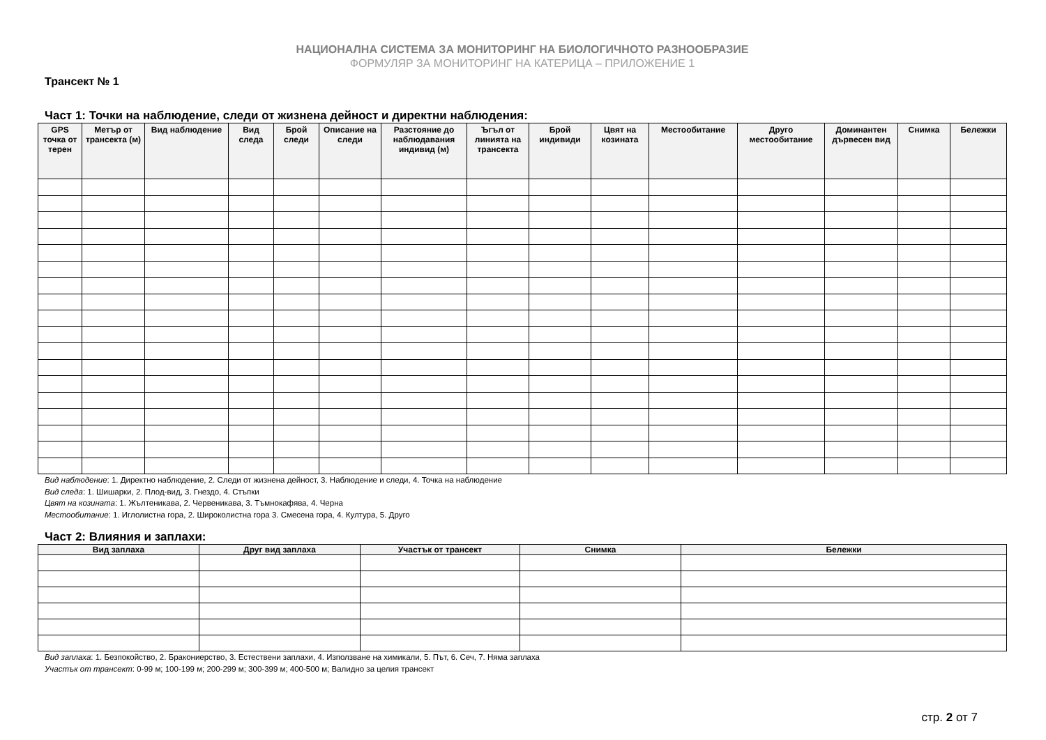НАЦИОНАЛНА СИСТЕМА ЗА МОНИТОРИНГ НА БИОЛОГИЧНОТО РАЗНООБРАЗИЕ
ФОРМУЛЯР ЗА МОНИТОРИНГ НА КАТЕРИЦА – ПРИЛОЖЕНИЕ 1
Трансект № 1
Част 1: Точки на наблюдение, следи от жизнена дейност и директни наблюдения:
| GPS точка от терен | Метър от трансекта (м) | Вид наблюдение | Вид следа | Брой следи | Описание на следи | Разстояние до наблюдавания индивид (м) | Ъгъл от линията на трансекта | Брой индивиди | Цвят на козината | Местообитание | Друго местообитание | Доминантен дървесен вид | Снимка | Бележки |
| --- | --- | --- | --- | --- | --- | --- | --- | --- | --- | --- | --- | --- | --- | --- |
Вид наблюдение: 1. Директно наблюдение, 2. Следи от жизнена дейност, 3. Наблюдение и следи, 4. Точка на наблюдение
Вид следа: 1. Шишарки, 2. Плод-вид, 3. Гнездо, 4. Стъпки
Цвят на козината: 1. Жълтеникава, 2. Червеникава, 3. Тъмнокафява, 4. Черна
Местообитание: 1. Иглолистна гора, 2. Широколистна гора 3. Смесена гора, 4. Култура, 5. Друго
Част 2: Влияния и заплахи:
| Вид заплаха | Друг вид заплаха | Участък от трансект | Снимка | Бележки |
| --- | --- | --- | --- | --- |
Вид заплаха: 1. Безпокойство, 2. Бракониерство, 3. Естествени заплахи, 4. Използване на химикали, 5. Път, 6. Сеч, 7. Няма заплаха
Участък от трансект: 0-99 м; 100-199 м; 200-299 м; 300-399 м; 400-500 м; Валидно за целия трансект
стр. 2 от 7